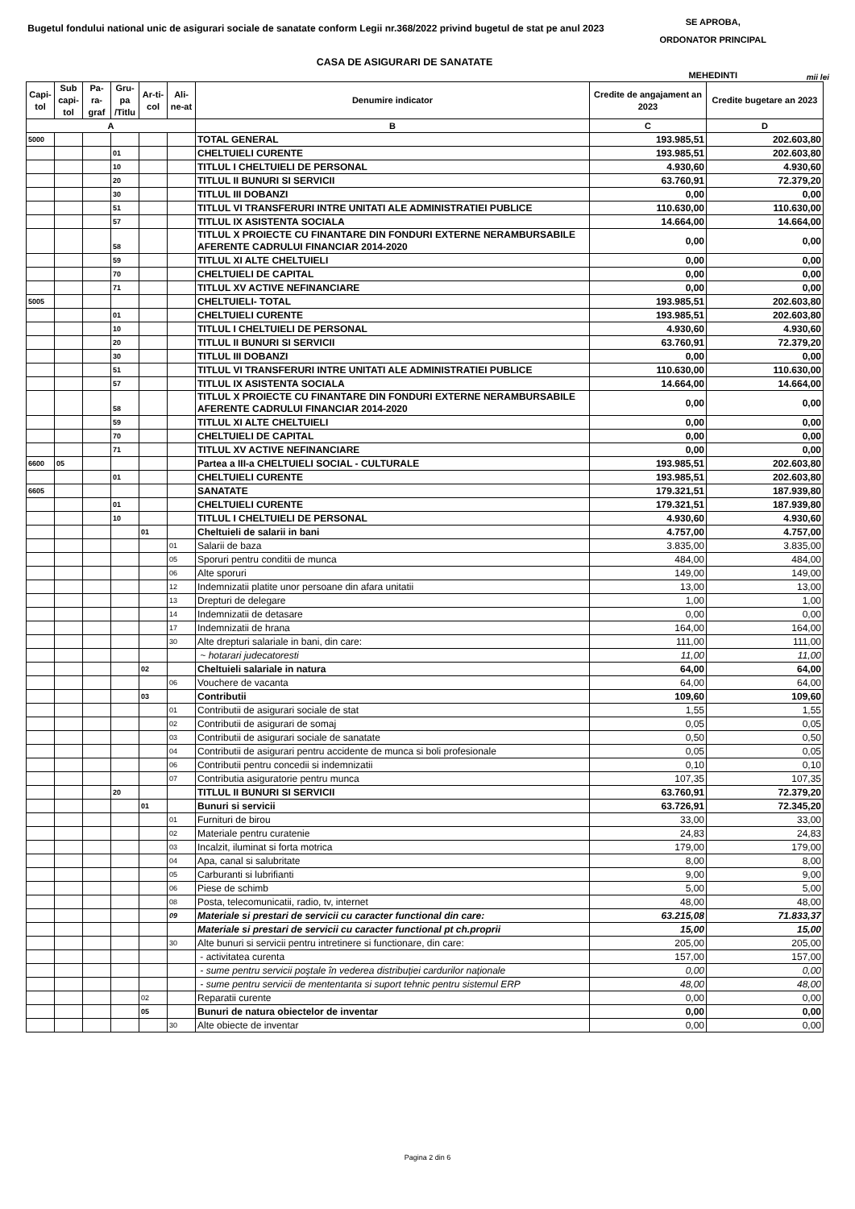Bugetul fondului national unic de asigurari sociale de sanatate conform Legii nr.368/2022 privind bugetul de stat pe anul 2023
SE APROBA,
ORDONATOR PRINCIPAL
MEHEDINTI
CASA DE ASIGURARI DE SANATATE
mii lei
| Capi-tol | Sub capi-tol | Pa-ra-graf | Gru-pa /Titlu | Ar-ti-col | Ali-ne-at | Denumire indicator | Credite de angajament an 2023 | Credite bugetare an 2023 |
| --- | --- | --- | --- | --- | --- | --- | --- | --- |
| A | | | | | | B | C | D |
| 5000 | | | | | | TOTAL GENERAL | 193.985,51 | 202.603,80 |
| | | | 01 | | | CHELTUIELI CURENTE | 193.985,51 | 202.603,80 |
| | | | 10 | | | TITLUL I CHELTUIELI DE PERSONAL | 4.930,60 | 4.930,60 |
| | | | 20 | | | TITLUL II BUNURI SI SERVICII | 63.760,91 | 72.379,20 |
| | | | 30 | | | TITLUL III DOBANZI | 0,00 | 0,00 |
| | | | 51 | | | TITLUL VI TRANSFERURI INTRE UNITATI ALE ADMINISTRATIEI PUBLICE | 110.630,00 | 110.630,00 |
| | | | 57 | | | TITLUL IX ASISTENTA SOCIALA | 14.664,00 | 14.664,00 |
| | | | 58 | | | TITLUL X PROIECTE CU FINANTARE DIN FONDURI EXTERNE NERAMBURSABILE AFERENTE CADRULUI FINANCIAR 2014-2020 | 0,00 | 0,00 |
| | | | 59 | | | TITLUL XI ALTE CHELTUIELI | 0,00 | 0,00 |
| | | | 70 | | | CHELTUIELI DE CAPITAL | 0,00 | 0,00 |
| | | | 71 | | | TITLUL XV ACTIVE NEFINANCIARE | 0,00 | 0,00 |
| 5005 | | | | | | CHELTUIELI- TOTAL | 193.985,51 | 202.603,80 |
| | | | 01 | | | CHELTUIELI CURENTE | 193.985,51 | 202.603,80 |
| | | | 10 | | | TITLUL I CHELTUIELI DE PERSONAL | 4.930,60 | 4.930,60 |
| | | | 20 | | | TITLUL II BUNURI SI SERVICII | 63.760,91 | 72.379,20 |
| | | | 30 | | | TITLUL III DOBANZI | 0,00 | 0,00 |
| | | | 51 | | | TITLUL VI TRANSFERURI INTRE UNITATI ALE ADMINISTRATIEI PUBLICE | 110.630,00 | 110.630,00 |
| | | | 57 | | | TITLUL IX ASISTENTA SOCIALA | 14.664,00 | 14.664,00 |
| | | | 58 | | | TITLUL X PROIECTE CU FINANTARE DIN FONDURI EXTERNE NERAMBURSABILE AFERENTE CADRULUI FINANCIAR 2014-2020 | 0,00 | 0,00 |
| | | | 59 | | | TITLUL XI ALTE CHELTUIELI | 0,00 | 0,00 |
| | | | 70 | | | CHELTUIELI DE CAPITAL | 0,00 | 0,00 |
| | | | 71 | | | TITLUL XV ACTIVE NEFINANCIARE | 0,00 | 0,00 |
| 6600 | 05 | | | | | Partea a III-a CHELTUIELI SOCIAL - CULTURALE | 193.985,51 | 202.603,80 |
| | | | 01 | | | CHELTUIELI CURENTE | 193.985,51 | 202.603,80 |
| 6605 | | | | | | SANATATE | 179.321,51 | 187.939,80 |
| | | | 01 | | | CHELTUIELI CURENTE | 179.321,51 | 187.939,80 |
| | | | 10 | | | TITLUL I CHELTUIELI DE PERSONAL | 4.930,60 | 4.930,60 |
| | | | | 01 | | Cheltuieli de salarii in bani | 4.757,00 | 4.757,00 |
| | | | | | 01 | Salarii de baza | 3.835,00 | 3.835,00 |
| | | | | | 05 | Sporuri pentru conditii de munca | 484,00 | 484,00 |
| | | | | | 06 | Alte sporuri | 149,00 | 149,00 |
| | | | | | 12 | Indemnizatii platite unor persoane din afara unitatii | 13,00 | 13,00 |
| | | | | | 13 | Drepturi de delegare | 1,00 | 1,00 |
| | | | | | 14 | Indemnizatii de detasare | 0,00 | 0,00 |
| | | | | | 17 | Indemnizatii de hrana | 164,00 | 164,00 |
| | | | | | 30 | Alte drepturi salariale in bani, din care: | 111,00 | 111,00 |
| | | | | | | ~ hotarari judecatoresti | 11,00 | 11,00 |
| | | | | 02 | | Cheltuieli salariale in natura | 64,00 | 64,00 |
| | | | | | 06 | Vouchere de vacanta | 64,00 | 64,00 |
| | | | | 03 | | Contributii | 109,60 | 109,60 |
| | | | | | 01 | Contributii de asigurari sociale de stat | 1,55 | 1,55 |
| | | | | | 02 | Contributii de asigurari de somaj | 0,05 | 0,05 |
| | | | | | 03 | Contributii de asigurari sociale de sanatate | 0,50 | 0,50 |
| | | | | | 04 | Contributii de asigurari pentru accidente de munca si boli profesionale | 0,05 | 0,05 |
| | | | | | 06 | Contributii pentru concedii si indemnizatii | 0,10 | 0,10 |
| | | | | | 07 | Contributia asiguratorie pentru munca | 107,35 | 107,35 |
| | | | 20 | | | TITLUL II BUNURI SI SERVICII | 63.760,91 | 72.379,20 |
| | | | | 01 | | Bunuri si servicii | 63.726,91 | 72.345,20 |
| | | | | | 01 | Furnituri de birou | 33,00 | 33,00 |
| | | | | | 02 | Materiale pentru curatenie | 24,83 | 24,83 |
| | | | | | 03 | Incalzit, iluminat si forta motrica | 179,00 | 179,00 |
| | | | | | 04 | Apa, canal si salubritate | 8,00 | 8,00 |
| | | | | | 05 | Carburanti si lubrifianti | 9,00 | 9,00 |
| | | | | | 06 | Piese de schimb | 5,00 | 5,00 |
| | | | | | 08 | Posta, telecomunicatii, radio, tv, internet | 48,00 | 48,00 |
| | | | | | 09 | Materiale si prestari de servicii cu caracter functional din care: | 63.215,08 | 71.833,37 |
| | | | | | | Materiale si prestari de servicii cu caracter functional pt ch.proprii | 15,00 | 15,00 |
| | | | | | 30 | Alte bunuri si servicii pentru intretinere si functionare, din care: | 205,00 | 205,00 |
| | | | | | | - activitatea curenta | 157,00 | 157,00 |
| | | | | | | - sume pentru servicii poştale în vederea distribuţiei cardurilor naţionale | 0,00 | 0,00 |
| | | | | | | - sume pentru servicii de mententanta si suport tehnic pentru sistemul ERP | 48,00 | 48,00 |
| | | | | 02 | | Reparatii curente | 0,00 | 0,00 |
| | | | | 05 | | Bunuri de natura obiectelor de inventar | 0,00 | 0,00 |
| | | | | | 30 | Alte obiecte de inventar | 0,00 | 0,00 |
Pagina 2 din 6